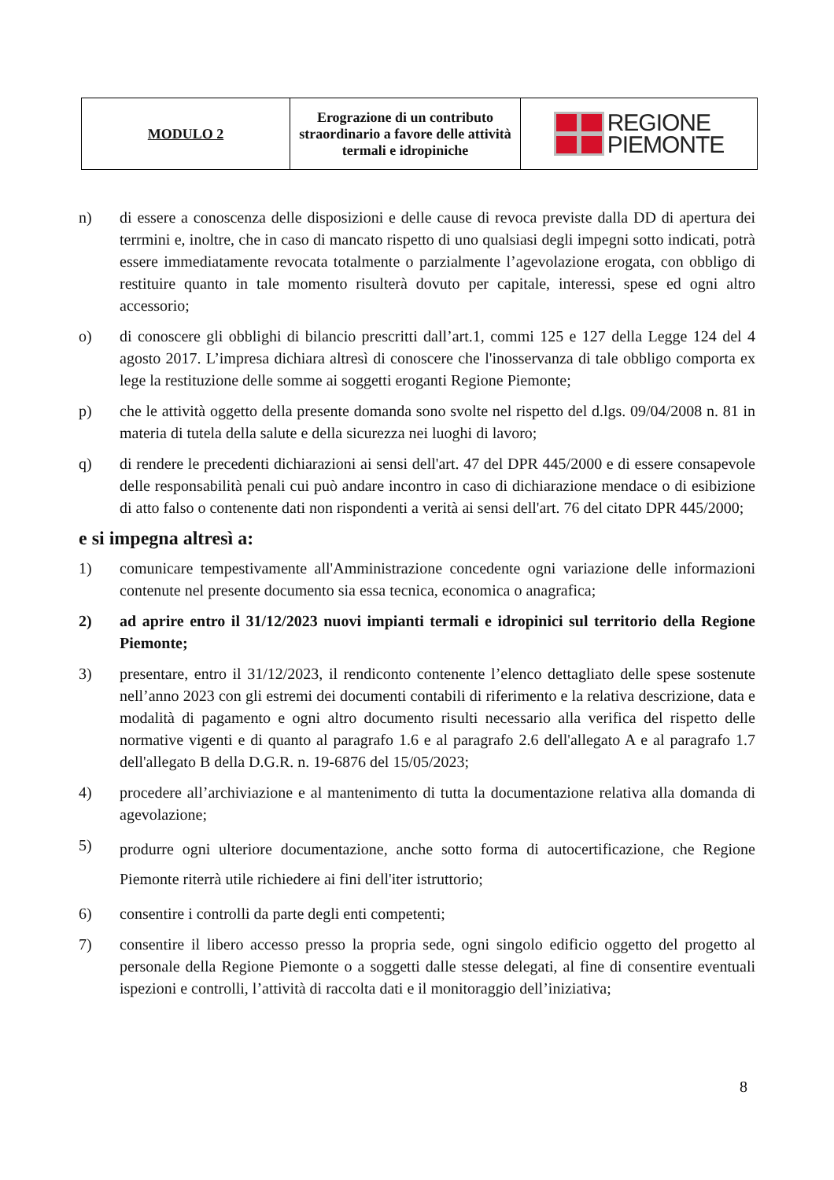| MODULO 2 | Erograzione di un contributo straordinario a favore delle attività termali e idropiniche | REGIONE PIEMONTE |
n) di essere a conoscenza delle disposizioni e delle cause di revoca previste dalla DD di apertura dei terrmini e, inoltre, che in caso di mancato rispetto di uno qualsiasi degli impegni sotto indicati, potrà essere immediatamente revocata totalmente o parzialmente l’agevolazione erogata, con obbligo di restituire quanto in tale momento risulterà dovuto per capitale, interessi, spese ed ogni altro accessorio;
o) di conoscere gli obblighi di bilancio prescritti dall’art.1, commi 125 e 127 della Legge 124 del 4 agosto 2017. L’impresa dichiara altresì di conoscere che l'inosservanza di tale obbligo comporta ex lege la restituzione delle somme ai soggetti eroganti Regione Piemonte;
p) che le attività oggetto della presente domanda sono svolte nel rispetto del d.lgs. 09/04/2008 n. 81 in materia di tutela della salute e della sicurezza nei luoghi di lavoro;
q) di rendere le precedenti dichiarazioni ai sensi dell'art. 47 del DPR 445/2000 e di essere consapevole delle responsabilità penali cui può andare incontro in caso di dichiarazione mendace o di esibizione di atto falso o contenente dati non rispondenti a verità ai sensi dell'art. 76 del citato DPR 445/2000;
e si impegna altresì a:
1) comunicare tempestivamente all'Amministrazione concedente ogni variazione delle informazioni contenute nel presente documento sia essa tecnica, economica o anagrafica;
2) ad aprire entro il 31/12/2023 nuovi impianti termali e idropinici sul territorio della Regione Piemonte;
3) presentare, entro il 31/12/2023, il rendiconto contenente l’elenco dettagliato delle spese sostenute nell’anno 2023 con gli estremi dei documenti contabili di riferimento e la relativa descrizione, data e modalità di pagamento e ogni altro documento risulti necessario alla verifica del rispetto delle normative vigenti e di quanto al paragrafo 1.6 e al paragrafo 2.6 dell'allegato A e al paragrafo 1.7 dell'allegato B della D.G.R. n. 19-6876 del 15/05/2023;
4) procedere all’archiviazione e al mantenimento di tutta la documentazione relativa alla domanda di agevolazione;
5)
produrre ogni ulteriore documentazione, anche sotto forma di autocertificazione, che Regione Piemonte riterrà utile richiedere ai fini dell'iter istruttorio;
6) consentire i controlli da parte degli enti competenti;
7) consentire il libero accesso presso la propria sede, ogni singolo edificio oggetto del progetto al personale della Regione Piemonte o a soggetti dalle stesse delegati, al fine di consentire eventuali ispezioni e controlli, l’attività di raccolta dati e il monitoraggio dell’iniziativa;
8